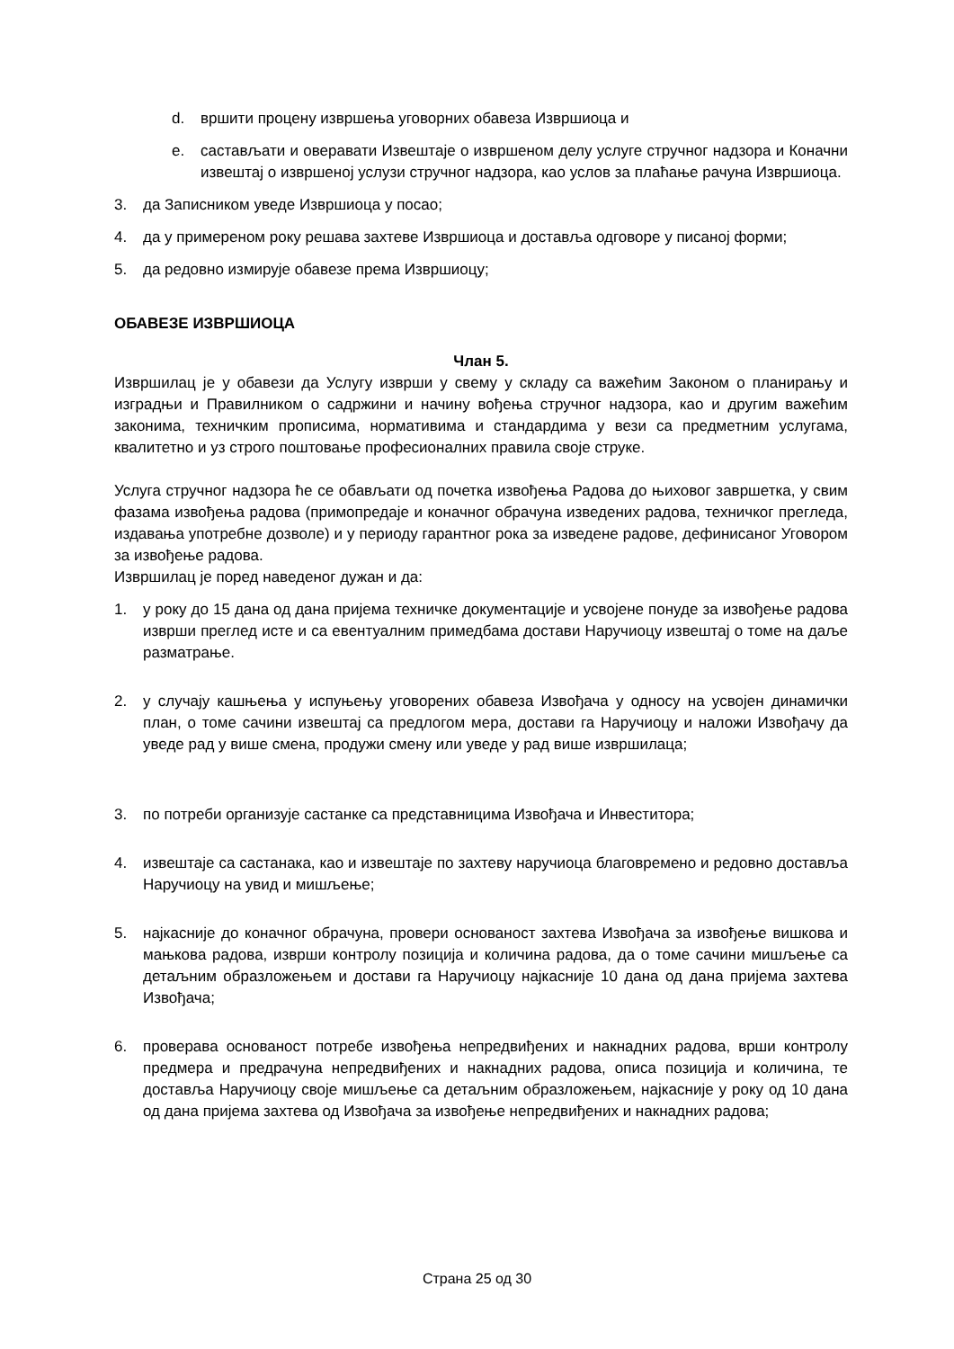d. вршити процену извршења уговорних обавеза Извршиоца и
e. састављати и оверавати Извештаје о извршеном делу услуге стручног надзора и Коначни извештај о извршеној услузи стручног надзора, као услов за плаћање рачуна Извршиоца.
3. да Записником уведе Извршиоца у посао;
4. да у примереном року решава захтеве Извршиоца и доставља одговоре у писаној форми;
5. да редовно измирује обавезе према Извршиоцу;
ОБАВЕЗЕ ИЗВРШИОЦА
Члан 5.
Извршилац је у обавези да Услугу изврши у свему у складу са важећим Законом о планирању и изградњи и Правилником о садржини и начину вођења стручног надзора, као и другим важећим законима, техничким прописима, нормативима и стандардима у вези са предметним услугама, квалитетно и уз строго поштовање професионалних правила своје струке.
Услуга стручног надзора ће се обављати од почетка извођења Радова до њиховог завршетка, у свим фазама извођења радова (примопредаје и коначног обрачуна изведених радова, техничког прегледа, издавања употребне дозволе) и у периоду гарантног рока за изведене радове, дефинисаног Уговором за извођење радова.
Извршилац је поред наведеног дужан и да:
1. у року до 15 дана од дана пријема техничке документације и усвојене понуде за извођење радова изврши преглед исте и са евентуалним примедбама достави Наручиоцу извештај о томе на даље разматрање.
2. у случају кашњења у испуњењу уговорених обавеза Извођача у односу на усвојен динамички план, о томе сачини извештај са предлогом мера, достави га Наручиоцу и наложи Извођачу да уведе рад у више смена, продужи смену или уведе у рад више извршилаца;
3. по потреби организује састанке са представницима Извођача и Инвеститора;
4. извештаје са састанака, као и извештаје по захтеву наручиоца благовремено и редовно доставља Наручиоцу на увид и мишљење;
5. најкасније до коначног обрачуна, провери основаност захтева Извођача за извођење вишкова и мањкова радова, изврши контролу позиција и количина радова, да о томе сачини мишљење са детаљним образложењем и достави га Наручиоцу најкасније 10 дана од дана пријема захтева Извођача;
6. проверава основаност потребе извођења непредвиђених и накнадних радова, врши контролу предмера и предрачуна непредвиђених и накнадних радова, описа позиција и количина, те доставља Наручиоцу своје мишљење са детаљним образложењем, најкасније у року од 10 дана од дана пријема захтева од Извођача за извођење непредвиђених и накнадних радова;
Страна 25 од 30